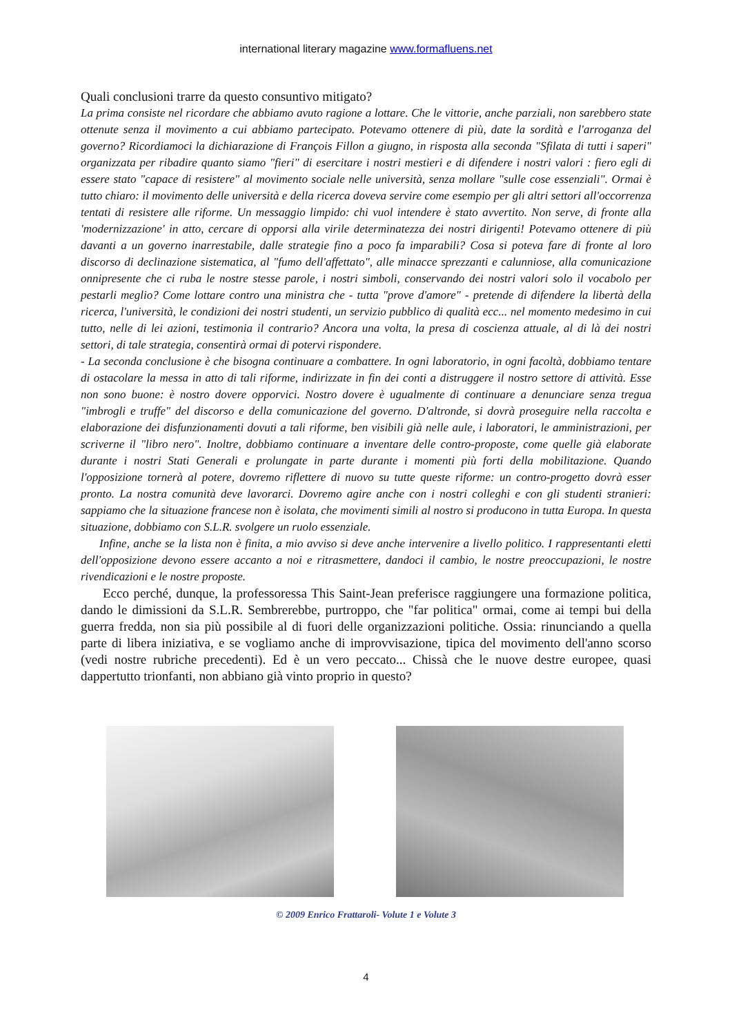international literary magazine www.formafluens.net
Quali conclusioni trarre da questo consuntivo mitigato?
La prima consiste nel ricordare che abbiamo avuto ragione a lottare. Che le vittorie, anche parziali, non sarebbero state ottenute senza il movimento a cui abbiamo partecipato. Potevamo ottenere di più, date la sordità e l'arroganza del governo? Ricordiamoci la dichiarazione di François Fillon a giugno, in risposta alla seconda "Sfilata di tutti i saperi" organizzata per ribadire quanto siamo "fieri" di esercitare i nostri mestieri e di difendere i nostri valori : fiero egli di essere stato "capace di resistere" al movimento sociale nelle università, senza mollare "sulle cose essenziali". Ormai è tutto chiaro: il movimento delle università e della ricerca doveva servire come esempio per gli altri settori all'occorrenza tentati di resistere alle riforme. Un messaggio limpido: chi vuol intendere è stato avvertito. Non serve, di fronte alla 'modernizzazione' in atto, cercare di opporsi alla virile determinatezza dei nostri dirigenti! Potevamo ottenere di più davanti a un governo inarrestabile, dalle strategie fino a poco fa imparabili? Cosa si poteva fare di fronte al loro discorso di declinazione sistematica, al "fumo dell'affettato", alle minacce sprezzanti e calunniose, alla comunicazione onnipresente che ci ruba le nostre stesse parole, i nostri simboli, conservando dei nostri valori solo il vocabolo per pestarli meglio? Come lottare contro una ministra che - tutta "prove d'amore" - pretende di difendere la libertà della ricerca, l'università, le condizioni dei nostri studenti, un servizio pubblico di qualità ecc... nel momento medesimo in cui tutto, nelle di lei azioni, testimonia il contrario? Ancora una volta, la presa di coscienza attuale, al di là dei nostri settori, di tale strategia, consentirà ormai di potervi rispondere.
- La seconda conclusione è che bisogna continuare a combattere. In ogni laboratorio, in ogni facoltà, dobbiamo tentare di ostacolare la messa in atto di tali riforme, indirizzate in fin dei conti a distruggere il nostro settore di attività. Esse non sono buone: è nostro dovere opporvici. Nostro dovere è ugualmente di continuare a denunciare senza tregua "imbrogli e truffe" del discorso e della comunicazione del governo. D'altronde, si dovrà proseguire nella raccolta e elaborazione dei disfunzionamenti dovuti a tali riforme, ben visibili già nelle aule, i laboratori, le amministrazioni, per scriverne il "libro nero". Inoltre, dobbiamo continuare a inventare delle contro-proposte, come quelle già elaborate durante i nostri Stati Generali e prolungate in parte durante i momenti più forti della mobilitazione. Quando l'opposizione tornerà al potere, dovremo riflettere di nuovo su tutte queste riforme: un contro-progetto dovrà esser pronto. La nostra comunità deve lavorarci. Dovremo agire anche con i nostri colleghi e con gli studenti stranieri: sappiamo che la situazione francese non è isolata, che movimenti simili al nostro si producono in tutta Europa. In questa situazione, dobbiamo con S.L.R. svolgere un ruolo essenziale.
Infine, anche se la lista non è finita, a mio avviso si deve anche intervenire a livello politico. I rappresentanti eletti dell'opposizione devono essere accanto a noi e ritrasmettere, dandoci il cambio, le nostre preoccupazioni, le nostre rivendicazioni e le nostre proposte.
Ecco perché, dunque, la professoressa This Saint-Jean preferisce raggiungere una formazione politica, dando le dimissioni da S.L.R. Sembrerebbe, purtroppo, che "far politica" ormai, come ai tempi bui della guerra fredda, non sia più possibile al di fuori delle organizzazioni politiche. Ossia: rinunciando a quella parte di libera iniziativa, e se vogliamo anche di improvvisazione, tipica del movimento dell'anno scorso (vedi nostre rubriche precedenti). Ed è un vero peccato... Chissà che le nuove destre europee, quasi dappertutto trionfanti, non abbiano già vinto proprio in questo?
© 2009 Enrico Frattaroli- Volute 1 e Volute 3
4